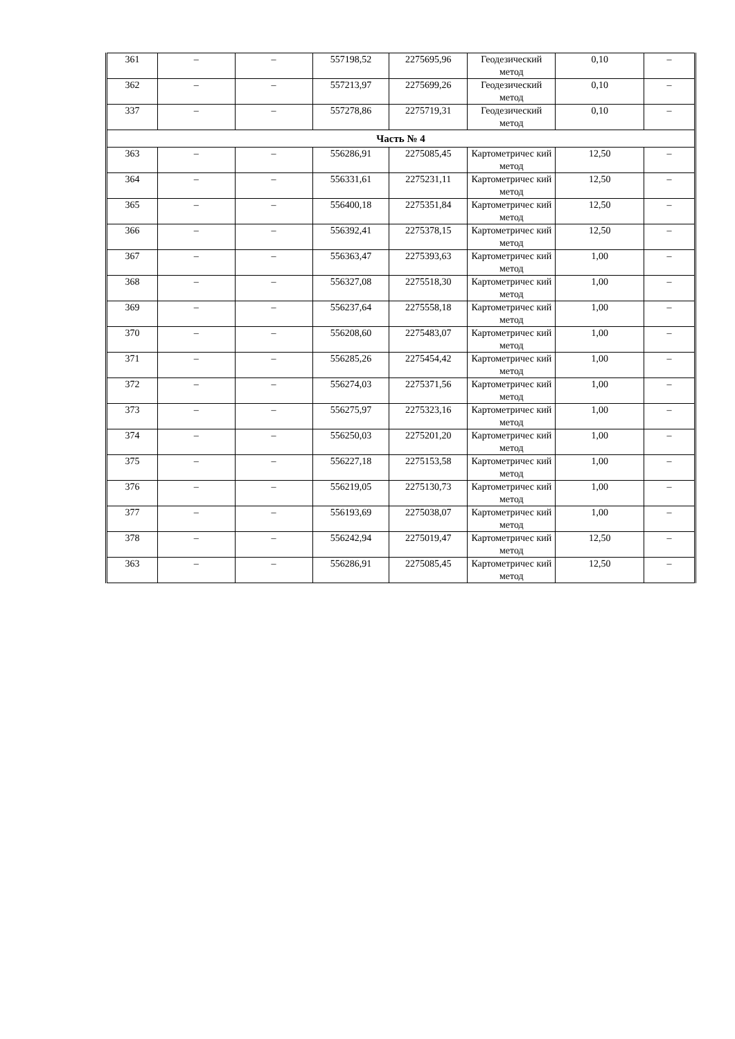| 361 | – | – | 557198,52 | 2275695,96 | Геодезический метод | 0,10 | – |
| 362 | – | – | 557213,97 | 2275699,26 | Геодезический метод | 0,10 | – |
| 337 | – | – | 557278,86 | 2275719,31 | Геодезический метод | 0,10 | – |
| Часть № 4 | | | | | | | |
| 363 | – | – | 556286,91 | 2275085,45 | Картометричес кий метод | 12,50 | – |
| 364 | – | – | 556331,61 | 2275231,11 | Картометричес кий метод | 12,50 | – |
| 365 | – | – | 556400,18 | 2275351,84 | Картометричес кий метод | 12,50 | – |
| 366 | – | – | 556392,41 | 2275378,15 | Картометричес кий метод | 12,50 | – |
| 367 | – | – | 556363,47 | 2275393,63 | Картометричес кий метод | 1,00 | – |
| 368 | – | – | 556327,08 | 2275518,30 | Картометричес кий метод | 1,00 | – |
| 369 | – | – | 556237,64 | 2275558,18 | Картометричес кий метод | 1,00 | – |
| 370 | – | – | 556208,60 | 2275483,07 | Картометричес кий метод | 1,00 | – |
| 371 | – | – | 556285,26 | 2275454,42 | Картометричес кий метод | 1,00 | – |
| 372 | – | – | 556274,03 | 2275371,56 | Картометричес кий метод | 1,00 | – |
| 373 | – | – | 556275,97 | 2275323,16 | Картометричес кий метод | 1,00 | – |
| 374 | – | – | 556250,03 | 2275201,20 | Картометричес кий метод | 1,00 | – |
| 375 | – | – | 556227,18 | 2275153,58 | Картометричес кий метод | 1,00 | – |
| 376 | – | – | 556219,05 | 2275130,73 | Картометричес кий метод | 1,00 | – |
| 377 | – | – | 556193,69 | 2275038,07 | Картометричес кий метод | 1,00 | – |
| 378 | – | – | 556242,94 | 2275019,47 | Картометричес кий метод | 12,50 | – |
| 363 | – | – | 556286,91 | 2275085,45 | Картометричес кий метод | 12,50 | – |